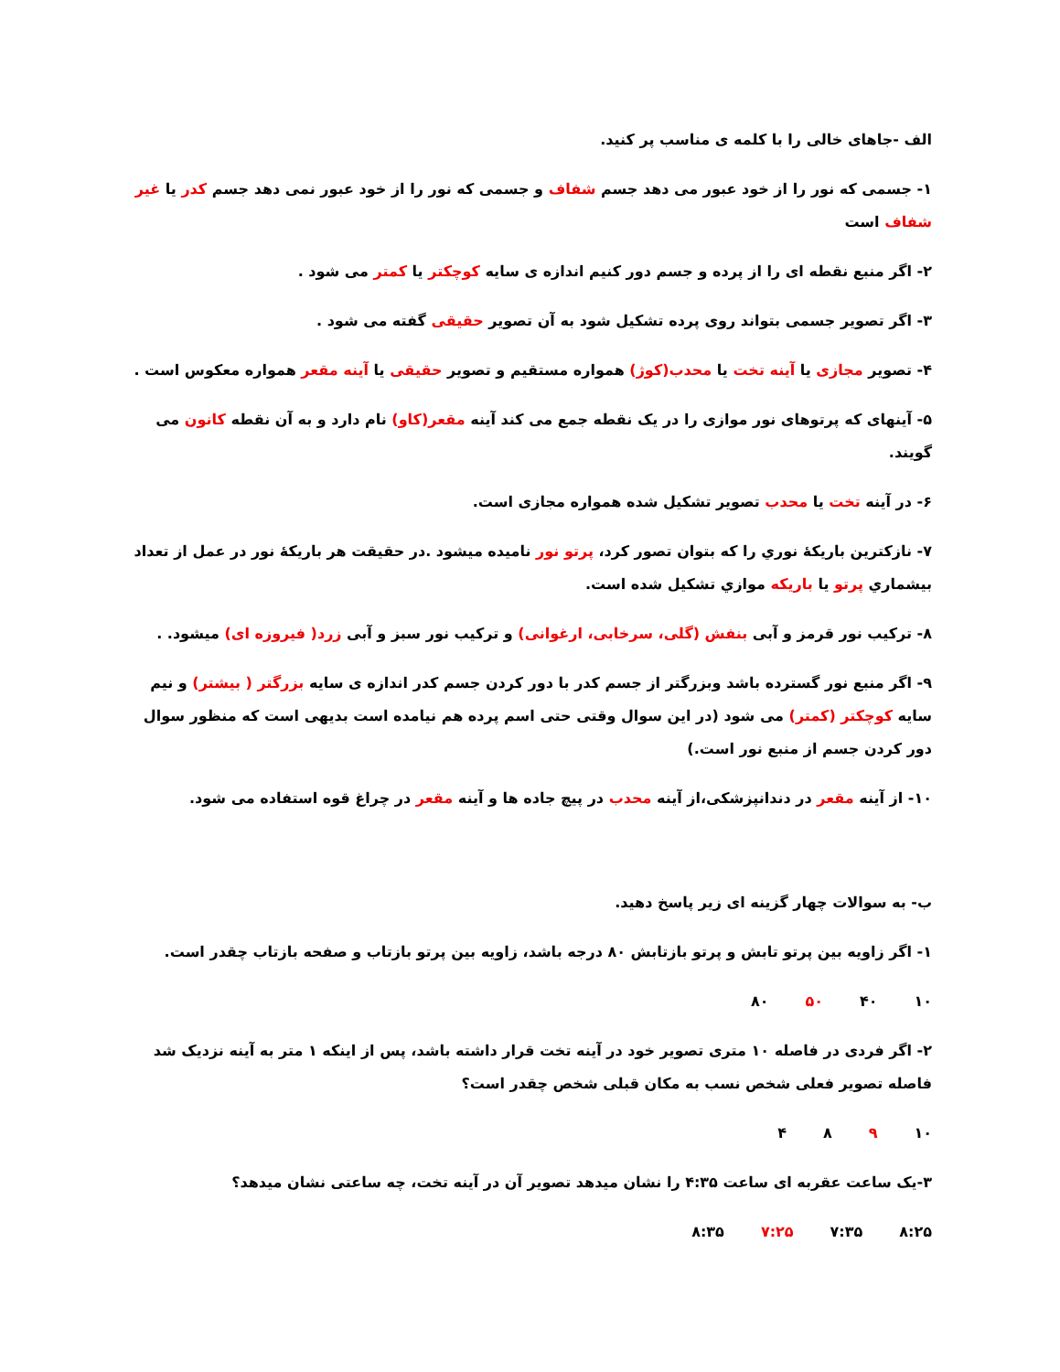الف -جاهای خالی را با کلمه ی مناسب پر کنید.
۱- جسمی که نور را از خود عبور می دهد جسم شفاف و جسمی که نور را از خود عبور نمی دهد جسم کدر یا غیر شفاف است
۲- اگر منبع نقطه ای را از پرده و جسم دور کنیم اندازه ی سایه کوچکتر یا کمتر می شود .
۳- اگر تصویر جسمی بتواند روی پرده تشکیل شود به آن تصویر حقیقی گفته می شود .
۴- تصویر مجازی یا آینه تخت یا محدب(کوژ) همواره مستقیم و تصویر حقیقی یا آینه مقعر همواره معکوس است .
۵- آینهای که پرتوهای نور موازی را در یک نقطه جمع می کند آینه مقعر(کاو) نام دارد و به آن نقطه کانون می گویند.
۶- در آینه تخت یا محدب تصویر تشکیل شده همواره مجازی است.
۷- نازکترین باریکهٔ نوري را که بتوان تصور کرد، پرتو نور نامیده میشود .در حقیقت هر باریکهٔ نور در عمل از تعداد بیشماري پرتو یا باریکه موازي تشکیل شده است.
۸- ترکیب نور قرمز و آبی بنفش (گلی، سرخابی، ارغوانی) و ترکیب نور سبز و آبی زرد( فیروزه ای) میشود. .
۹- اگر منبع نور گسترده باشد وبزرگتر از جسم کدر با دور کردن جسم کدر اندازه ی سایه بزرگتر ( بیشتر) و نیم سایه کوچکتر (کمتر) می شود (در این سوال وقتی حتی اسم پرده هم نیامده است بدیهی است که منظور سوال دور کردن جسم از منبع نور است.)
۱۰- از آینه مقعر در دندانپزشکی،از آینه محدب در پیچ جاده ها و آینه مقعر در چراغ قوه استفاده می شود.
ب- به سوالات چهار گزینه ای زیر پاسخ دهید.
۱- اگر زاویه بین پرتو تابش و پرتو بازتابش ۸۰ درجه باشد، زاویه بین پرتو بازتاب و صفحه بازتاب چقدر است.
۱۰ ۴۰ ۵۰ ۸۰
۲- اگر فردی در فاصله ۱۰ متری تصویر خود در آینه تخت قرار داشته باشد، پس از اینکه ۱ متر به آینه نزدیک شد فاصله تصویر فعلی شخص نسب به مکان قبلی شخص چقدر است؟
۱۰ ۹ ۸ ۴
۳-یک ساعت عقربه ای ساعت ۴:۳۵ را نشان میدهد تصویر آن در آینه تخت، چه ساعتی نشان میدهد؟
۸:۲۵ ۷:۳۵ ۷:۲۵ ۸:۳۵